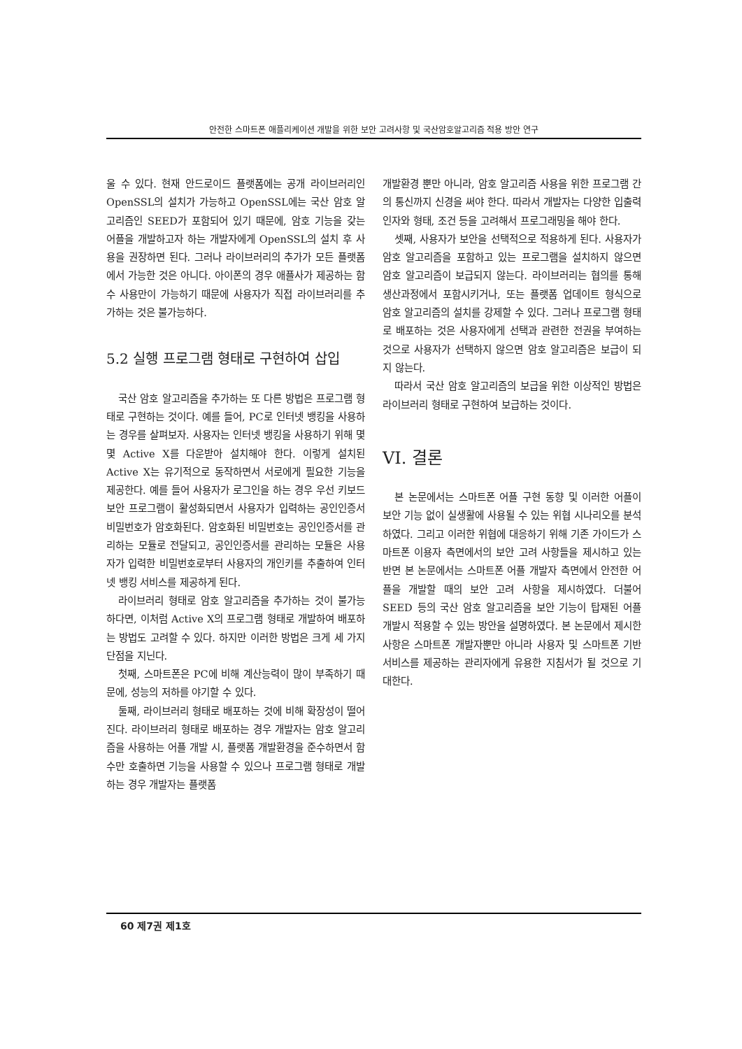안전한 스마트폰 애플리케이션 개발을 위한 보안 고려사항 및 국산암호알고리즘 적용 방안 연구
울 수 있다. 현재 안드로이드 플랫폼에는 공개 라이브러리인 OpenSSL의 설치가 가능하고 OpenSSL에는 국산 암호 알고리즘인 SEED가 포함되어 있기 때문에, 암호 기능을 갖는 어플을 개발하고자 하는 개발자에게 OpenSSL의 설치 후 사용을 권장하면 된다. 그러나 라이브러리의 추가가 모든 플랫폼에서 가능한 것은 아니다. 아이폰의 경우 애플사가 제공하는 함수 사용만이 가능하기 때문에 사용자가 직접 라이브러리를 추가하는 것은 불가능하다.
5.2 실행 프로그램 형태로 구현하여 삽입
국산 암호 알고리즘을 추가하는 또 다른 방법은 프로그램 형태로 구현하는 것이다. 예를 들어, PC로 인터넷 뱅킹을 사용하는 경우를 살펴보자. 사용자는 인터넷 뱅킹을 사용하기 위해 몇몇 Active X를 다운받아 설치해야 한다. 이렇게 설치된 Active X는 유기적으로 동작하면서 서로에게 필요한 기능을 제공한다. 예를 들어 사용자가 로그인을 하는 경우 우선 키보드 보안 프로그램이 활성화되면서 사용자가 입력하는 공인인증서 비밀번호가 암호화된다. 암호화된 비밀번호는 공인인증서를 관리하는 모듈로 전달되고, 공인인증서를 관리하는 모듈은 사용자가 입력한 비밀번호로부터 사용자의 개인키를 추출하여 인터넷 뱅킹 서비스를 제공하게 된다.
라이브러리 형태로 암호 알고리즘을 추가하는 것이 불가능하다면, 이처럼 Active X의 프로그램 형태로 개발하여 배포하는 방법도 고려할 수 있다. 하지만 이러한 방법은 크게 세 가지 단점을 지닌다.
첫째, 스마트폰은 PC에 비해 계산능력이 많이 부족하기 때문에, 성능의 저하를 야기할 수 있다.
둘째, 라이브러리 형태로 배포하는 것에 비해 확장성이 떨어진다. 라이브러리 형태로 배포하는 경우 개발자는 암호 알고리즘을 사용하는 어플 개발 시, 플랫폼 개발환경을 준수하면서 함수만 호출하면 기능을 사용할 수 있으나 프로그램 형태로 개발하는 경우 개발자는 플랫폼
개발환경 뿐만 아니라, 암호 알고리즘 사용을 위한 프로그램 간의 통신까지 신경을 써야 한다. 따라서 개발자는 다양한 입출력 인자와 형태, 조건 등을 고려해서 프로그래밍을 해야 한다.
셋째, 사용자가 보안을 선택적으로 적용하게 된다. 사용자가 암호 알고리즘을 포함하고 있는 프로그램을 설치하지 않으면 암호 알고리즘이 보급되지 않는다. 라이브러리는 협의를 통해 생산과정에서 포함시키거나, 또는 플랫폼 업데이트 형식으로 암호 알고리즘의 설치를 강제할 수 있다. 그러나 프로그램 형태로 배포하는 것은 사용자에게 선택과 관련한 전권을 부여하는 것으로 사용자가 선택하지 않으면 암호 알고리즘은 보급이 되지 않는다.
따라서 국산 암호 알고리즘의 보급을 위한 이상적인 방법은 라이브러리 형태로 구현하여 보급하는 것이다.
VI. 결론
본 논문에서는 스마트폰 어플 구현 동향 및 이러한 어플이 보안 기능 없이 실생활에 사용될 수 있는 위협 시나리오를 분석하였다. 그리고 이러한 위협에 대응하기 위해 기존 가이드가 스마트폰 이용자 측면에서의 보안 고려 사항들을 제시하고 있는 반면 본 논문에서는 스마트폰 어플 개발자 측면에서 안전한 어플을 개발할 때의 보안 고려 사항을 제시하였다. 더불어 SEED 등의 국산 암호 알고리즘을 보안 기능이 탑재된 어플 개발시 적용할 수 있는 방안을 설명하였다. 본 논문에서 제시한 사항은 스마트폰 개발자뿐만 아니라 사용자 및 스마트폰 기반 서비스를 제공하는 관리자에게 유용한 지침서가 될 것으로 기대한다.
60 제7권 제1호